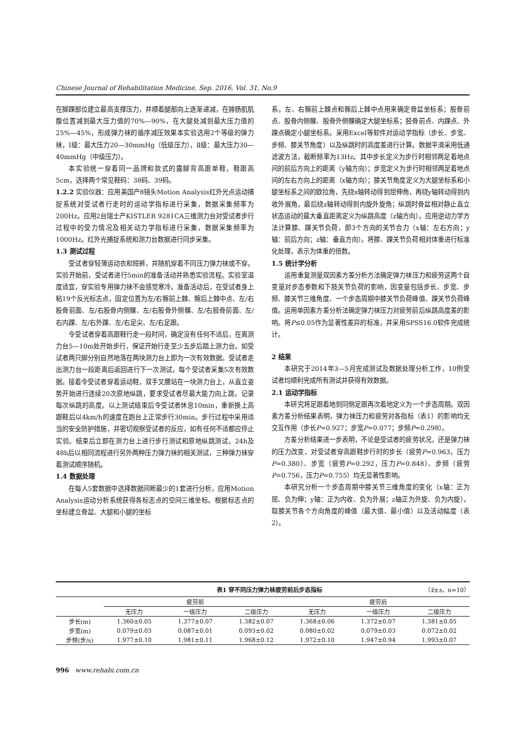Chinese Journal of Rehabilitation Medicine, Sep. 2016, Vol. 31, No.9
在脚踝部位建立最高支撑压力，并顺着腿部向上逐渐递减，在腓肠肌肌腹位置减到最大压力值的70%—90%，在大腿处减到最大压力值的25%—45%，形成弹力袜的循序减压效果本实验选用2个等级的弹力袜，Ⅰ级：最大压力20—30mmHg（低级压力），Ⅱ级：最大压力30—40mmHg（中级压力）。
本实验统一穿着同一品牌和款式的露脚背高跟单鞋，鞋跟高5cm，选择两个常见鞋码：38码、39码。
1.2.2 实验仪器：应用美国产8镜头Motion Analysis红外光点运动捕捉系统对受试者行走时的运动学指标进行采集，数据采集频率为200Hz。应用2台瑞士产KISTLER 9281CA三维测力台对受试者步行过程中的受力情况及相关动力学指标进行采集，数据采集频率为1000Hz。红外光捕捉系统和测力台数据进行同步采集。
1.3 测试过程
受试者穿轻薄运动衣和短裤，并随机穿着不同压力弹力袜或不穿。实验开始前，受试者进行5min的准备活动并熟悉实验流程。实验室温度适宜，穿实验专用弹力袜不会感觉寒冷。准备活动后，在受试者身上粘19个反光标志点，固定位置为左/右髂前上棘、髂后上棘中点、左/右股骨前面、左/右股骨内侧髁、左/右股骨外侧髁、左/右胫骨前面、左/右内踝、左/右外踝、左/右足尖、左/右足跟。
令受试者穿着高跟鞋行走一段时间，确定没有任何不适后，在离测力台5—10m处开始步行，保证开始行走至少五步后踏上测力台。如受试者两只脚分别自然地落在两块测力台上即为一次有效数据。受试者走出测力台一段距离后返回进行下一次测试，每个受试者采集5次有效数据。接着令受试者穿着运动鞋，双手叉腰站在一块测力台上，从直立姿势开始进行连续20次原地纵跳，要求受试者尽最大能力向上跳，记录每次纵跳的高度。以上测试结束后令受试者休息10min，重新换上高跟鞋后以4km/h的速度在跑台上正常步行30min。步行过程中采用适当的安全防护措施，并密切观察受试者的反应，如有任何不适都应停止实验。结束后立即在测力台上进行步行测试和原地纵跳测试。24h及48h后以相同流程进行另外两种压力弹力袜的相关测试，三种弹力袜穿着测试顺序随机。
1.4 数据处理
在每人5套数据中选择数据间断最少的1套进行分析，应用Motion Analysis运动分析系统获得各标志点的空间三维坐标。根据标志点的坐标建立骨盆、大腿和小腿的坐标
系。左、右髂前上棘点和髂后上棘中点用来确定骨盆坐标系；股骨前点、股骨内侧髁、股骨外侧髁确定大腿坐标系；胫骨前点、内踝点、外踝点确定小腿坐标系。采用Excel等软件对运动学指标（步长、步宽、步频、膝关节角度）以及纵跳时的高度差进行计算。数据平滑采用低通滤波方法，截断频率为13Hz。其中步长定义为步行时相邻两足着地点间的前后方向上的距离（y轴方向）；步宽定义为步行时相邻两足着地点间的左右方向上的距离（x轴方向）；膝关节角度定义为大腿坐标系和小腿坐标系之间的欧拉角，先绕x轴转动得到屈伸角，再绕y轴转动得到内收外展角，最后绕z轴转动得到内旋外旋角；纵跳时骨盆相对静止直立状态运动的最大垂直距离定义为纵跳高度（z轴方向）。应用逆动力学方法计算膝、踝关节负荷，即3个方向的关节合力（x轴：左右方向；y轴：前后方向；z轴：垂直方向）。将膝、踝关节负荷相对体重进行标准化处理，表示为体重的倍数。
1.5 统计学分析
运用重复测量双因素方差分析方法确定弹力袜压力和疲劳这两个自变量对步态参数和下肢关节负荷的影响，因变量包括步长、步宽、步频、膝关节三维角度、一个步态周期中膝关节负荷峰值、踝关节负荷峰值。运用单因素方差分析法确定弹力袜压力对疲劳前后纵跳高度差的影响。将P≤0.05作为显著性差异的标准，并采用SPSS16.0软件完成统计。
2 结果
本研究于2014年3—5月完成测试及数据处理分析工作，10例受试者均顺利完成所有测试并获得有效数据。
2.1 运动学指标
本研究将足跟着地到同侧足跟再次着地定义为一个步态周期。双因素方差分析结果表明，弹力袜压力和疲劳对各指标（表1）的影响均无交互作用（步长P=0.927；步宽P=0.077；步频P=0.298）。
方差分析结果进一步表明，不论是受试者的疲劳状况，还是弹力袜的压力改变，对受试者穿高跟鞋步行时的步长（疲劳P=0.963，压力P=0.380）、步宽（疲劳P=0.292，压力P=0.848）、步频（疲劳P=0.756，压力P=0.755）均无显著性影响。
本研究分析一个步态周期中膝关节三维角度的变化（x轴：正为屈、负为伸；y轴：正为内收、负为外展；z轴正为外旋、负为内旋），取膝关节各个方向角度的峰值（最大值、最小值）以及活动幅度（表2）。
表1 穿不同压力弹力袜疲劳前后步态指标 （x̄±s，n=10）
| | 疲劳前 | | | 疲劳后 | | |
| --- | --- | --- | --- | --- | --- | --- |
| | 无压力 | 一级压力 | 二级压力 | 无压力 | 一级压力 | 二级压力 |
| 步长(m) | 1.360±0.05 | 1.377±0.07 | 1.382±0.07 | 1.368±0.06 | 1.372±0.07 | 1.381±0.05 |
| 步宽(m) | 0.079±0.03 | 0.087±0.01 | 0.093±0.02 | 0.080±0.02 | 0.079±0.03 | 0.072±0.02 |
| 步频(步/s) | 1.977±0.10 | 1.981±0.11 | 1.968±0.12 | 1.972±0.10 | 1.947±0.94 | 1.993±0.07 |
996 www.rehabi.com.cn